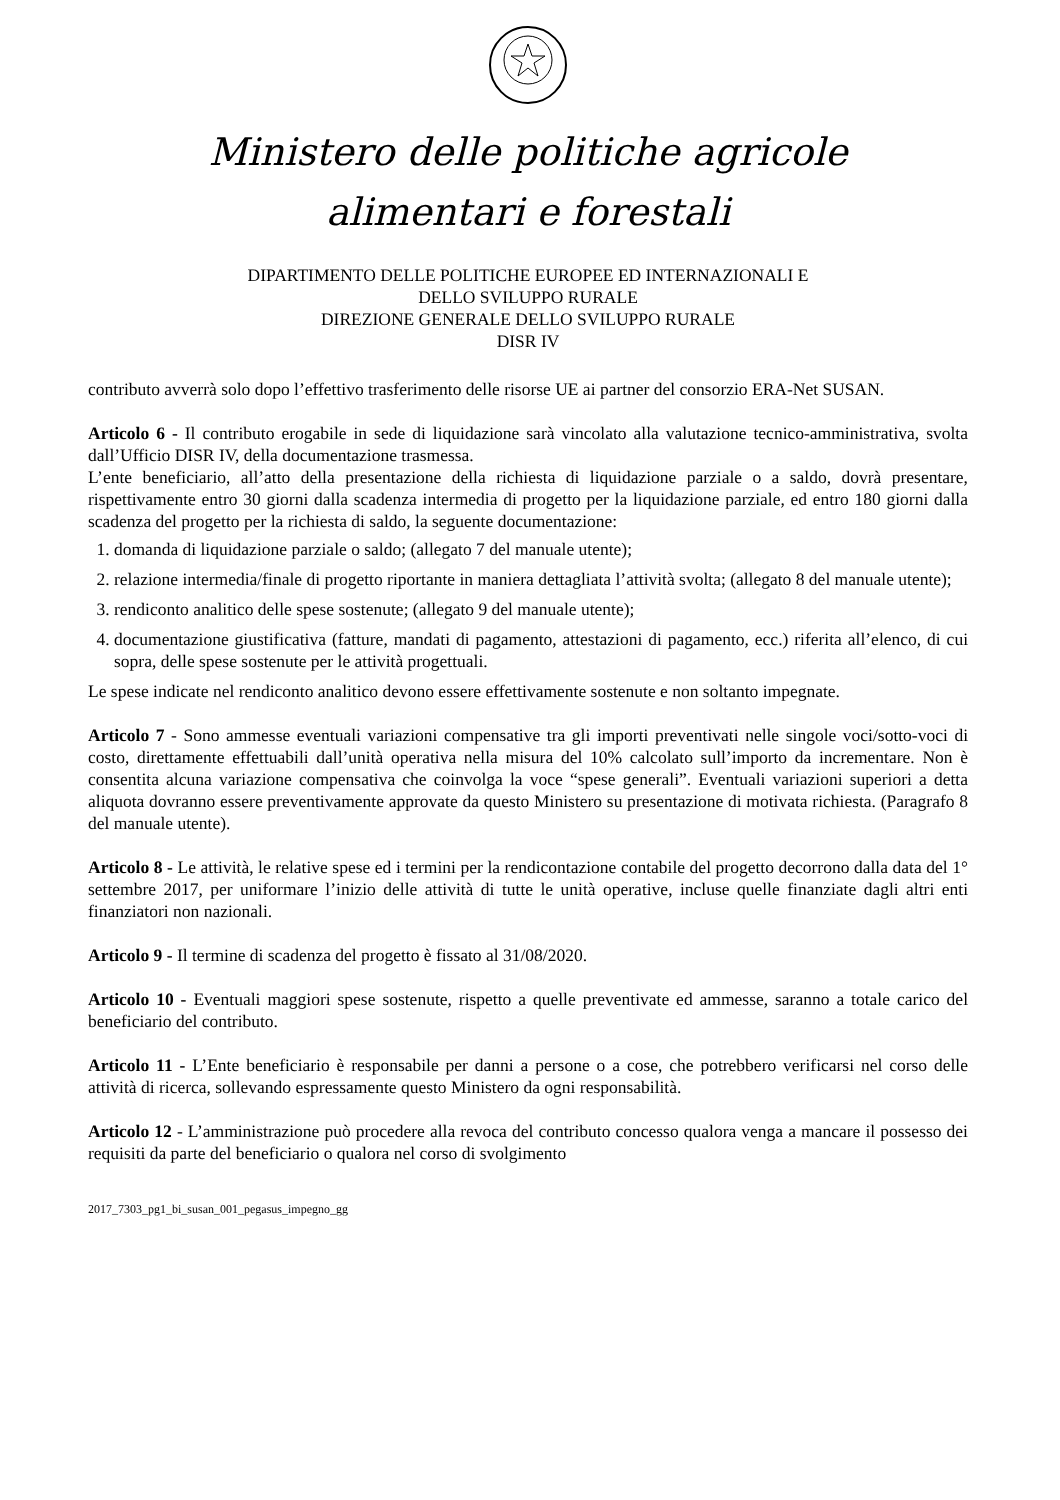Ministero delle politiche agricole
alimentari e forestali
DIPARTIMENTO DELLE POLITICHE EUROPEE ED INTERNAZIONALI E
DELLO SVILUPPO RURALE
DIREZIONE GENERALE DELLO SVILUPPO RURALE
DISR IV
contributo avverrà solo dopo l’effettivo trasferimento delle risorse UE ai partner del consorzio ERA-Net SUSAN.
Articolo 6 - Il contributo erogabile in sede di liquidazione sarà vincolato alla valutazione tecnico-amministrativa, svolta dall’Ufficio DISR IV, della documentazione trasmessa.
L’ente beneficiario, all’atto della presentazione della richiesta di liquidazione parziale o a saldo, dovrà presentare, rispettivamente entro 30 giorni dalla scadenza intermedia di progetto per la liquidazione parziale, ed entro 180 giorni dalla scadenza del progetto per la richiesta di saldo, la seguente documentazione:
1. domanda di liquidazione parziale o saldo; (allegato 7 del manuale utente);
2. relazione intermedia/finale di progetto riportante in maniera dettagliata l’attività svolta; (allegato 8 del manuale utente);
3. rendiconto analitico delle spese sostenute; (allegato 9 del manuale utente);
4. documentazione giustificativa (fatture, mandati di pagamento, attestazioni di pagamento, ecc.) riferita all’elenco, di cui sopra, delle spese sostenute per le attività progettuali.
Le spese indicate nel rendiconto analitico devono essere effettivamente sostenute e non soltanto impegnate.
Articolo 7 - Sono ammesse eventuali variazioni compensative tra gli importi preventivati nelle singole voci/sotto-voci di costo, direttamente effettuabili dall’unità operativa nella misura del 10% calcolato sull’importo da incrementare. Non è consentita alcuna variazione compensativa che coinvolga la voce “spese generali”. Eventuali variazioni superiori a detta aliquota dovranno essere preventivamente approvate da questo Ministero su presentazione di motivata richiesta. (Paragrafo 8 del manuale utente).
Articolo 8 - Le attività, le relative spese ed i termini per la rendicontazione contabile del progetto decorrono dalla data del 1° settembre 2017, per uniformare l’inizio delle attività di tutte le unità operative, incluse quelle finanziate dagli altri enti finanziatori non nazionali.
Articolo 9 - Il termine di scadenza del progetto è fissato al 31/08/2020.
Articolo 10 - Eventuali maggiori spese sostenute, rispetto a quelle preventivate ed ammesse, saranno a totale carico del beneficiario del contributo.
Articolo 11 - L’Ente beneficiario è responsabile per danni a persone o a cose, che potrebbero verificarsi nel corso delle attività di ricerca, sollevando espressamente questo Ministero da ogni responsabilità.
Articolo 12 - L’amministrazione può procedere alla revoca del contributo concesso qualora venga a mancare il possesso dei requisiti da parte del beneficiario o qualora nel corso di svolgimento
2017_7303_pg1_bi_susan_001_pegasus_impegno_gg